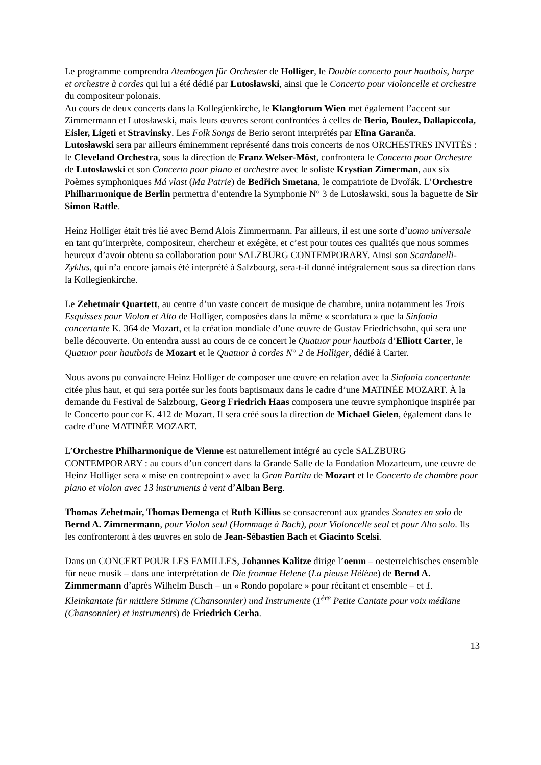Le programme comprendra Atembogen für Orchester de Holliger, le Double concerto pour hautbois, harpe et orchestre à cordes qui lui a été dédié par Lutosławski, ainsi que le Concerto pour violoncelle et orchestre du compositeur polonais.
Au cours de deux concerts dans la Kollegienkirche, le Klangforum Wien met également l’accent sur Zimmermann et Lutosławski, mais leurs œuvres seront confrontées à celles de Berio, Boulez, Dallapiccola, Eisler, Ligeti et Stravinsky. Les Folk Songs de Berio seront interprétés par Elīna Garanča.
Lutosławski sera par ailleurs éminemment représenté dans trois concerts de nos ORCHESTRES INVITÉS : le Cleveland Orchestra, sous la direction de Franz Welser-Möst, confrontera le Concerto pour Orchestre de Lutosławski et son Concerto pour piano et orchestre avec le soliste Krystian Zimerman, aux six Poèmes symphoniques Má vlast (Ma Patrie) de Bedřich Smetana, le compatriote de Dvořák. L’Orchestre Philharmonique de Berlin permettra d’entendre la Symphonie N° 3 de Lutosławski, sous la baguette de Sir Simon Rattle.
Heinz Holliger était très lié avec Bernd Alois Zimmermann. Par ailleurs, il est une sorte d’uomo universale en tant qu’interprète, compositeur, chercheur et exégète, et c’est pour toutes ces qualités que nous sommes heureux d’avoir obtenu sa collaboration pour SALZBURG CONTEMPORARY. Ainsi son Scardanelli-Zyklus, qui n’a encore jamais été interprété à Salzbourg, sera-t-il donné intégralement sous sa direction dans la Kollegienkirche.
Le Zehetmair Quartett, au centre d’un vaste concert de musique de chambre, unira notamment les Trois Esquisses pour Violon et Alto de Holliger, composées dans la même « scordatura » que la Sinfonia concertante K. 364 de Mozart, et la création mondiale d’une œuvre de Gustav Friedrichsohn, qui sera une belle découverte. On entendra aussi au cours de ce concert le Quatuor pour hautbois d’Elliott Carter, le Quatuor pour hautbois de Mozart et le Quatuor à cordes N° 2 de Holliger, dédié à Carter.
Nous avons pu convaincre Heinz Holliger de composer une œuvre en relation avec la Sinfonia concertante citée plus haut, et qui sera portée sur les fonts baptismaux dans le cadre d’une MATINÉE MOZART. À la demande du Festival de Salzbourg, Georg Friedrich Haas composera une œuvre symphonique inspirée par le Concerto pour cor K. 412 de Mozart. Il sera créé sous la direction de Michael Gielen, également dans le cadre d’une MATINÉE MOZART.
L’Orchestre Philharmonique de Vienne est naturellement intégré au cycle SALZBURG CONTEMPORARY : au cours d’un concert dans la Grande Salle de la Fondation Mozarteum, une œuvre de Heinz Holliger sera « mise en contrepoint » avec la Gran Partita de Mozart et le Concerto de chambre pour piano et violon avec 13 instruments à vent d’Alban Berg.
Thomas Zehetmair, Thomas Demenga et Ruth Killius se consacreront aux grandes Sonates en solo de Bernd A. Zimmermann, pour Violon seul (Hommage à Bach), pour Violoncelle seul et pour Alto solo. Ils les confronteront à des œuvres en solo de Jean-Sébastien Bach et Giacinto Scelsi.
Dans un CONCERT POUR LES FAMILLES, Johannes Kalitze dirige l’oenm – oesterreichisches ensemble für neue musik – dans une interprétation de Die fromme Helene (La pieuse Hélène) de Bernd A. Zimmermann d’après Wilhelm Busch – un « Rondo popolare » pour récitant et ensemble – et 1. Kleinkantate für mittlere Stimme (Chansonnier) und Instrumente (1<sup>ère</sup> Petite Cantate pour voix médiane (Chansonnier) et instruments) de Friedrich Cerha.
13